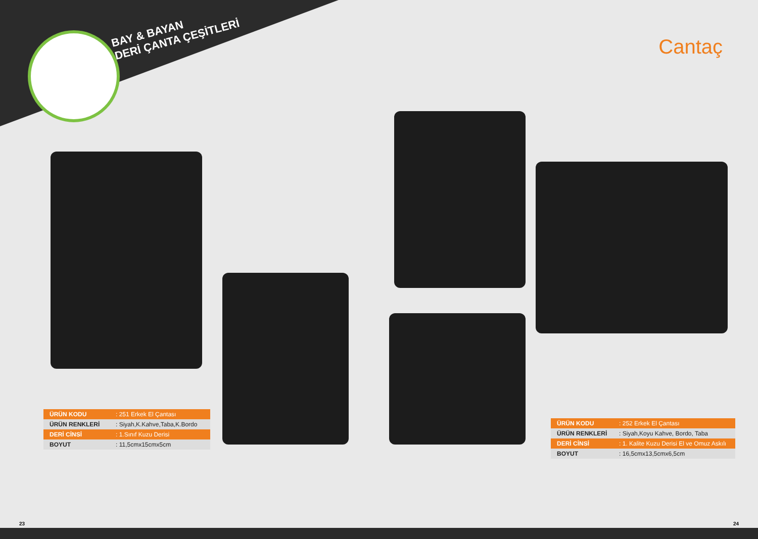BAY & BAYAN
DERİ ÇANTA ÇEŞİTLERİ
Cantaç
| ÜRÜN KODU | : 251 Erkek El Çantası |
| ÜRÜN RENKLERİ | : Siyah,K.Kahve,Taba,K.Bordo |
| DERİ CİNSİ | : 1.Sınıf Kuzu Derisi |
| BOYUT | : 11,5cmx15cmx5cm |
| ÜRÜN KODU | : 252 Erkek El Çantası |
| ÜRÜN RENKLERİ | : Siyah,Koyu Kahve, Bordo, Taba |
| DERİ CİNSİ | : 1. Kalite Kuzu Derisi El ve Omuz Askılı |
| BOYUT | : 16,5cmx13,5cmx6,5cm |
23 24